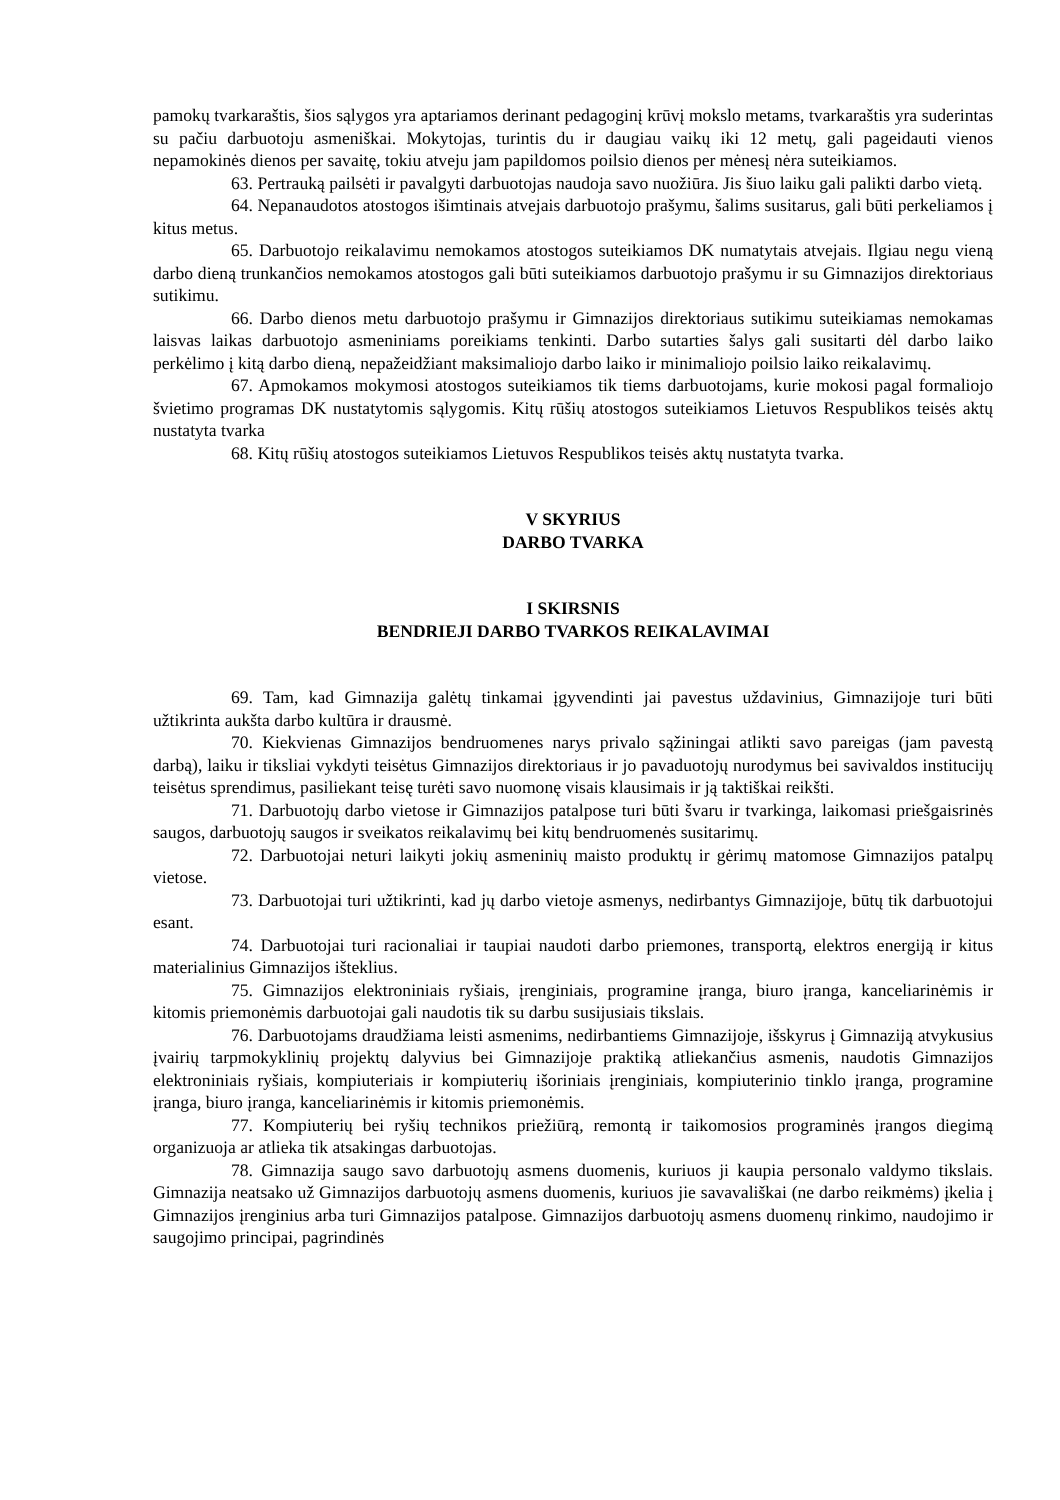pamokų tvarkaraštis, šios sąlygos yra aptariamos derinant pedagoginį krūvį mokslo metams, tvarkaraštis yra suderintas su pačiu darbuotoju asmeniškai. Mokytojas, turintis du ir daugiau vaikų iki 12 metų, gali pageidauti vienos nepamokinės dienos per savaitę, tokiu atveju jam papildomos poilsio dienos per mėnesį nėra suteikiamos.
63. Pertrauką pailsėti ir pavalgyti darbuotojas naudoja savo nuožiūra. Jis šiuo laiku gali palikti darbo vietą.
64. Nepanaudotos atostogos išimtinais atvejais darbuotojo prašymu, šalims susitarus, gali būti perkeliamos į kitus metus.
65. Darbuotojo reikalavimu nemokamos atostogos suteikiamos DK numatytais atvejais. Ilgiau negu vieną darbo dieną trunkančios nemokamos atostogos gali būti suteikiamos darbuotojo prašymu ir su Gimnazijos direktoriaus sutikimu.
66. Darbo dienos metu darbuotojo prašymu ir Gimnazijos direktoriaus sutikimu suteikiamas nemokamas laisvas laikas darbuotojo asmeniniams poreikiams tenkinti. Darbo sutarties šalys gali susitarti dėl darbo laiko perkėlimo į kitą darbo dieną, nepažeidžiant maksimaliojo darbo laiko ir minimaliojo poilsio laiko reikalavimų.
67. Apmokamos mokymosi atostogos suteikiamos tik tiems darbuotojams, kurie mokosi pagal formaliojo švietimo programas DK nustatytomis sąlygomis. Kitų rūšių atostogos suteikiamos Lietuvos Respublikos teisės aktų nustatyta tvarka
68. Kitų rūšių atostogos suteikiamos Lietuvos Respublikos teisės aktų nustatyta tvarka.
V SKYRIUS
DARBO TVARKA
I SKIRSNIS
BENDRIEJI DARBO TVARKOS REIKALAVIMAI
69. Tam, kad Gimnazija galėtų tinkamai įgyvendinti jai pavestus uždavinius, Gimnazijoje turi būti užtikrinta aukšta darbo kultūra ir drausmė.
70. Kiekvienas Gimnazijos bendruomenes narys privalo sąžiningai atlikti savo pareigas (jam pavestą darbą), laiku ir tiksliai vykdyti teisėtus Gimnazijos direktoriaus ir jo pavaduotojų nurodymus bei savivaldos institucijų teisėtus sprendimus, pasiliekant teisę turėti savo nuomonę visais klausimais ir ją taktiškai reikšti.
71. Darbuotojų darbo vietose ir Gimnazijos patalpose turi būti švaru ir tvarkinga, laikomasi priešgaisrinės saugos, darbuotojų saugos ir sveikatos reikalavimų bei kitų bendruomenės susitarimų.
72. Darbuotojai neturi laikyti jokių asmeninių maisto produktų ir gėrimų matomose Gimnazijos patalpų vietose.
73. Darbuotojai turi užtikrinti, kad jų darbo vietoje asmenys, nedirbantys Gimnazijoje, būtų tik darbuotojui esant.
74. Darbuotojai turi racionaliai ir taupiai naudoti darbo priemones, transportą, elektros energiją ir kitus materialinius Gimnazijos išteklius.
75. Gimnazijos elektroniniais ryšiais, įrenginiais, programine įranga, biuro įranga, kanceliarinėmis ir kitomis priemonėmis darbuotojai gali naudotis tik su darbu susijusiais tikslais.
76. Darbuotojams draudžiama leisti asmenims, nedirbantiems Gimnazijoje, išskyrus į Gimnaziją atvykusius įvairių tarpmokyklinių projektų dalyvius bei Gimnazijoje praktiką atliekančius asmenis, naudotis Gimnazijos elektroniniais ryšiais, kompiuteriais ir kompiuterių išoriniais įrenginiais, kompiuterinio tinklo įranga, programine įranga, biuro įranga, kanceliarinėmis ir kitomis priemonėmis.
77. Kompiuterių bei ryšių technikos priežiūrą, remontą ir taikomosios programinės įrangos diegimą organizuoja ar atlieka tik atsakingas darbuotojas.
78. Gimnazija saugo savo darbuotojų asmens duomenis, kuriuos ji kaupia personalo valdymo tikslais. Gimnazija neatsako už Gimnazijos darbuotojų asmens duomenis, kuriuos jie savavališkai (ne darbo reikmėms) įkelia į Gimnazijos įrenginius arba turi Gimnazijos patalpose. Gimnazijos darbuotojų asmens duomenų rinkimo, naudojimo ir saugojimo principai, pagrindinės